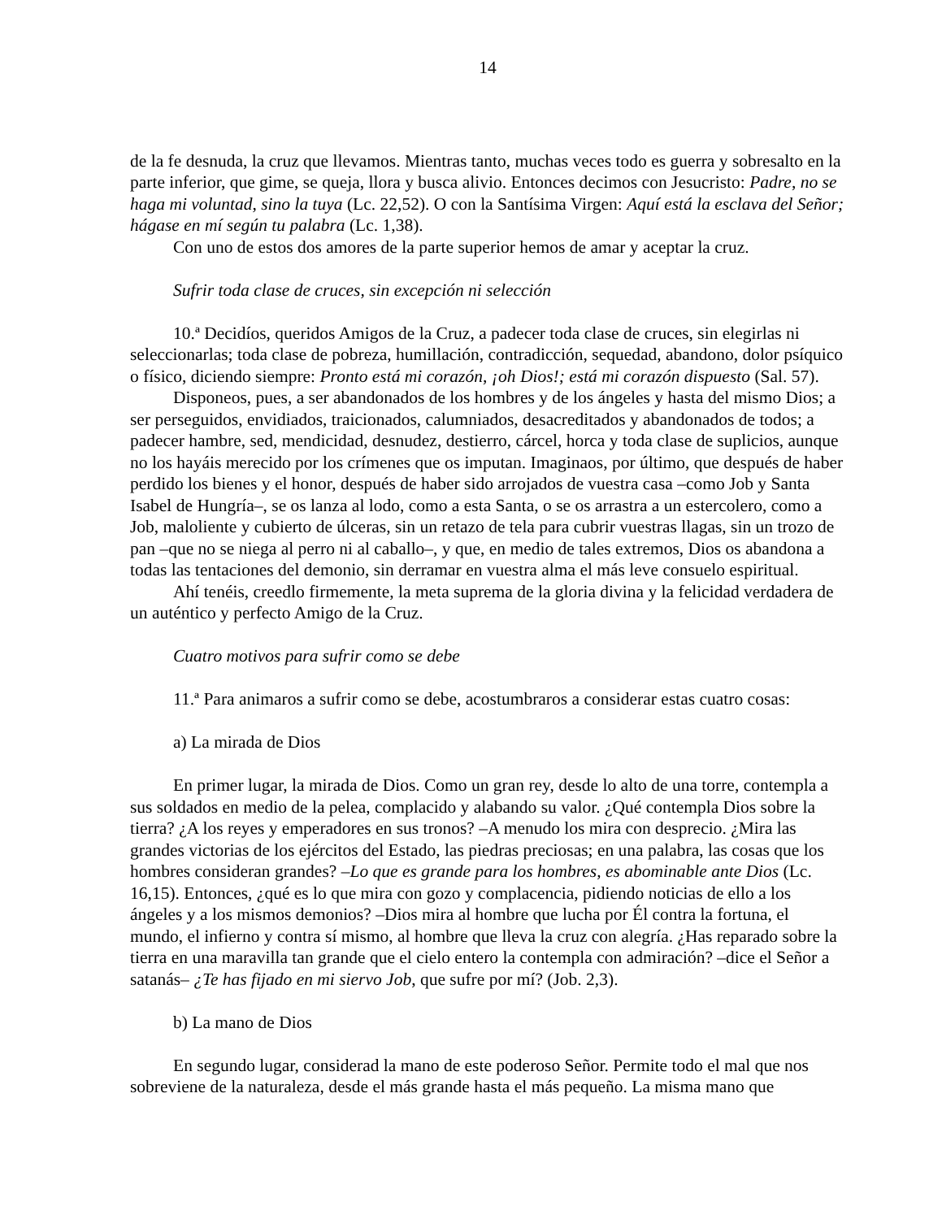14
de la fe desnuda, la cruz que llevamos. Mientras tanto, muchas veces todo es guerra y sobresalto en la parte inferior, que gime, se queja, llora y busca alivio. Entonces decimos con Jesucristo: Padre, no se haga mi voluntad, sino la tuya (Lc. 22,52). O con la Santísima Virgen: Aquí está la esclava del Señor; hágase en mí según tu palabra (Lc. 1,38).
Con uno de estos dos amores de la parte superior hemos de amar y aceptar la cruz.
Sufrir toda clase de cruces, sin excepción ni selección
10.ª Decidíos, queridos Amigos de la Cruz, a padecer toda clase de cruces, sin elegirlas ni seleccionarlas; toda clase de pobreza, humillación, contradicción, sequedad, abandono, dolor psíquico o físico, diciendo siempre: Pronto está mi corazón, ¡oh Dios!; está mi corazón dispuesto (Sal. 57).
Disponeos, pues, a ser abandonados de los hombres y de los ángeles y hasta del mismo Dios; a ser perseguidos, envidiados, traicionados, calumniados, desacreditados y abandonados de todos; a padecer hambre, sed, mendicidad, desnudez, destierro, cárcel, horca y toda clase de suplicios, aunque no los hayáis merecido por los crímenes que os imputan. Imaginaos, por último, que después de haber perdido los bienes y el honor, después de haber sido arrojados de vuestra casa –como Job y Santa Isabel de Hungría–, se os lanza al lodo, como a esta Santa, o se os arrastra a un estercolero, como a Job, maloliente y cubierto de úlceras, sin un retazo de tela para cubrir vuestras llagas, sin un trozo de pan –que no se niega al perro ni al caballo–, y que, en medio de tales extremos, Dios os abandona a todas las tentaciones del demonio, sin derramar en vuestra alma el más leve consuelo espiritual.
Ahí tenéis, creedlo firmemente, la meta suprema de la gloria divina y la felicidad verdadera de un auténtico y perfecto Amigo de la Cruz.
Cuatro motivos para sufrir como se debe
11.ª Para animaros a sufrir como se debe, acostumbraros a considerar estas cuatro cosas:
a) La mirada de Dios
En primer lugar, la mirada de Dios. Como un gran rey, desde lo alto de una torre, contempla a sus soldados en medio de la pelea, complacido y alabando su valor. ¿Qué contempla Dios sobre la tierra? ¿A los reyes y emperadores en sus tronos? –A menudo los mira con desprecio. ¿Mira las grandes victorias de los ejércitos del Estado, las piedras preciosas; en una palabra, las cosas que los hombres consideran grandes? –Lo que es grande para los hombres, es abominable ante Dios (Lc. 16,15). Entonces, ¿qué es lo que mira con gozo y complacencia, pidiendo noticias de ello a los ángeles y a los mismos demonios? –Dios mira al hombre que lucha por Él contra la fortuna, el mundo, el infierno y contra sí mismo, al hombre que lleva la cruz con alegría. ¿Has reparado sobre la tierra en una maravilla tan grande que el cielo entero la contempla con admiración? –dice el Señor a satanás– ¿Te has fijado en mi siervo Job, que sufre por mí? (Job. 2,3).
b) La mano de Dios
En segundo lugar, considerad la mano de este poderoso Señor. Permite todo el mal que nos sobreviene de la naturaleza, desde el más grande hasta el más pequeño. La misma mano que